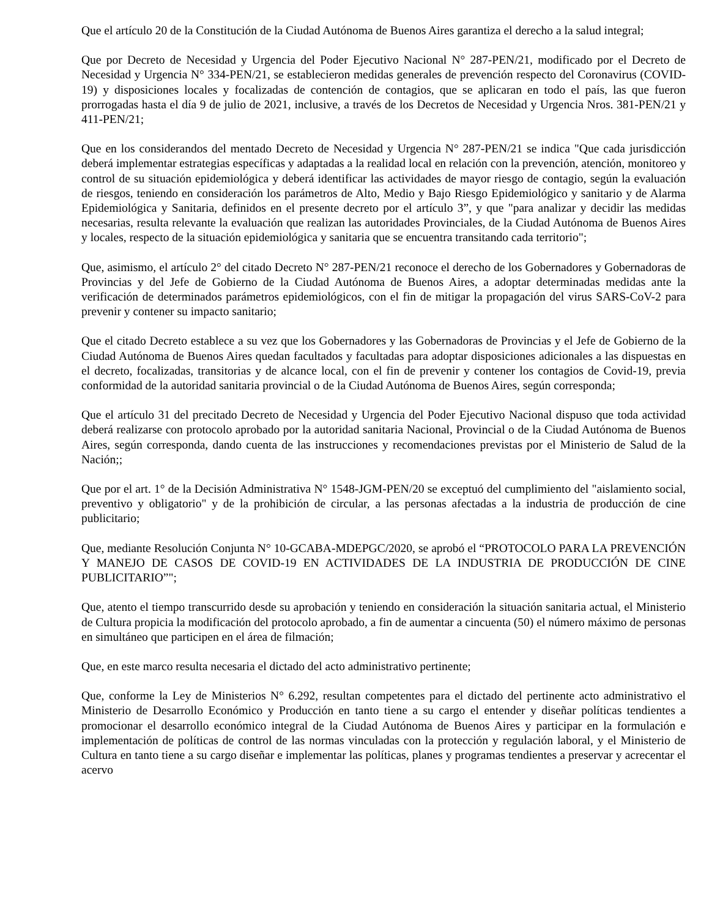Que el artículo 20 de la Constitución de la Ciudad Autónoma de Buenos Aires garantiza el derecho a la salud integral;
Que por Decreto de Necesidad y Urgencia del Poder Ejecutivo Nacional N° 287-PEN/21, modificado por el Decreto de Necesidad y Urgencia N° 334-PEN/21, se establecieron medidas generales de prevención respecto del Coronavirus (COVID-19) y disposiciones locales y focalizadas de contención de contagios, que se aplicaran en todo el país, las que fueron prorrogadas hasta el día 9 de julio de 2021, inclusive, a través de los Decretos de Necesidad y Urgencia Nros. 381-PEN/21 y 411-PEN/21;
Que en los considerandos del mentado Decreto de Necesidad y Urgencia N° 287-PEN/21 se indica "Que cada jurisdicción deberá implementar estrategias específicas y adaptadas a la realidad local en relación con la prevención, atención, monitoreo y control de su situación epidemiológica y deberá identificar las actividades de mayor riesgo de contagio, según la evaluación de riesgos, teniendo en consideración los parámetros de Alto, Medio y Bajo Riesgo Epidemiológico y sanitario y de Alarma Epidemiológica y Sanitaria, definidos en el presente decreto por el artículo 3”, y que "para analizar y decidir las medidas necesarias, resulta relevante la evaluación que realizan las autoridades Provinciales, de la Ciudad Autónoma de Buenos Aires y locales, respecto de la situación epidemiológica y sanitaria que se encuentra transitando cada territorio";
Que, asimismo, el artículo 2° del citado Decreto N° 287-PEN/21 reconoce el derecho de los Gobernadores y Gobernadoras de Provincias y del Jefe de Gobierno de la Ciudad Autónoma de Buenos Aires, a adoptar determinadas medidas ante la verificación de determinados parámetros epidemiológicos, con el fin de mitigar la propagación del virus SARS-CoV-2 para prevenir y contener su impacto sanitario;
Que el citado Decreto establece a su vez que los Gobernadores y las Gobernadoras de Provincias y el Jefe de Gobierno de la Ciudad Autónoma de Buenos Aires quedan facultados y facultadas para adoptar disposiciones adicionales a las dispuestas en el decreto, focalizadas, transitorias y de alcance local, con el fin de prevenir y contener los contagios de Covid-19, previa conformidad de la autoridad sanitaria provincial o de la Ciudad Autónoma de Buenos Aires, según corresponda;
Que el artículo 31 del precitado Decreto de Necesidad y Urgencia del Poder Ejecutivo Nacional dispuso que toda actividad deberá realizarse con protocolo aprobado por la autoridad sanitaria Nacional, Provincial o de la Ciudad Autónoma de Buenos Aires, según corresponda, dando cuenta de las instrucciones y recomendaciones previstas por el Ministerio de Salud de la Nación;;
Que por el art. 1° de la Decisión Administrativa N° 1548-JGM-PEN/20 se exceptuó del cumplimiento del "aislamiento social, preventivo y obligatorio" y de la prohibición de circular, a las personas afectadas a la industria de producción de cine publicitario;
Que, mediante Resolución Conjunta N° 10-GCABA-MDEPGC/2020, se aprobó el “PROTOCOLO PARA LA PREVENCIÓN Y MANEJO DE CASOS DE COVID-19 EN ACTIVIDADES DE LA INDUSTRIA DE PRODUCCIÓN DE CINE PUBLICITARIO”";
Que, atento el tiempo transcurrido desde su aprobación y teniendo en consideración la situación sanitaria actual, el Ministerio de Cultura propicia la modificación del protocolo aprobado, a fin de aumentar a cincuenta (50) el número máximo de personas en simultáneo que participen en el área de filmación;
Que, en este marco resulta necesaria el dictado del acto administrativo pertinente;
Que, conforme la Ley de Ministerios N° 6.292, resultan competentes para el dictado del pertinente acto administrativo el Ministerio de Desarrollo Económico y Producción en tanto tiene a su cargo el entender y diseñar políticas tendientes a promocionar el desarrollo económico integral de la Ciudad Autónoma de Buenos Aires y participar en la formulación e implementación de políticas de control de las normas vinculadas con la protección y regulación laboral, y el Ministerio de Cultura en tanto tiene a su cargo diseñar e implementar las políticas, planes y programas tendientes a preservar y acrecentar el acervo